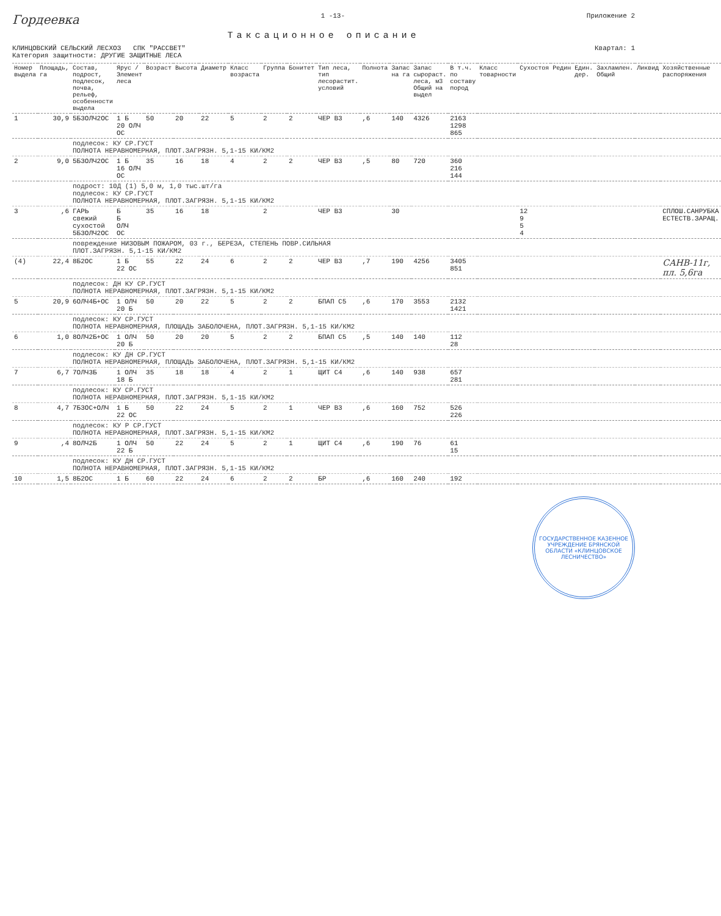Гордеевка
1 -13- Приложение 2
Таксационное описание
КЛИНЦОВСКИЙ СЕЛЬСКИЙ ЛЕСХОЗ СПК "РАССВЕТ"
Категория защитности: ДРУГИЕ ЗАЩИТНЫЕ ЛЕСА
Квартал: 1
| Номер выдела | Площадь, га | Состав, подрост, подлесок, почва, рельеф, особенности выдела | Ярус / Элемент леса | Возраст | Высота | Диаметр | Класс возраста | Группа | Бонитет | Тип леса, тип лесорастит. условий | Полнота | Запас на га | Запас сырораст. леса, м3 Общий на выдел | В т.ч. по составу пород | Класс товарности | Сухостоя | Редин | Един. дер. | Захламлен. Общий | Ликвид | Хозяйственные распоряжения |
| --- | --- | --- | --- | --- | --- | --- | --- | --- | --- | --- | --- | --- | --- | --- | --- | --- | --- | --- | --- | --- | --- |
| 1 | 30,9 | 5Б3ОЛЧ2ОС | 1 Б 20 ОЛЧ ОС | 50 | 20 | 22 | 5 | 2 | 2 | ЧЕР В3 | ,6 | 140 | 4326 | 2163 1298 865 | | | | | | | |
| | | подлесок: КУ СР.ГУСТ ПОЛНОТА НЕРАВНОМЕРНАЯ, ПЛОТ.ЗАГРЯЗН. 5,1-15 КИ/КМ2 | | | | | | | | | | | | | | | | | | | |
| 2 | 9,0 | 5Б3ОЛЧ2ОС | 1 Б 16 ОЛЧ ОС | 35 | 16 | 18 | 4 | 2 | 2 | ЧЕР В3 | ,5 | 80 | 720 | 360 216 144 | | | | | | | |
| | | подрост: 10Д (1) 5,0 м, 1,0 тыс.шт/га подлесок: КУ СР.ГУСТ ПОЛНОТА НЕРАВНОМЕРНАЯ, ПЛОТ.ЗАГРЯЗН. 5,1-15 КИ/КМ2 | | | | | | | | | | | | | | | | | | | |
| 3 | ,6 | ГАРЬ свежий сухостой 5Б3ОЛЧ2ОС | Б Б ОЛЧ ОС | 35 | 16 | 18 | | 2 | | ЧЕР В3 | | 30 | | | | 12 9 5 4 | | | | | СПЛОШ.САНРУБКА ЕСТЕСТВ.ЗАРАЩ. |
| | | повреждение НИЗОВЫМ ПОЖАРОМ, 03 г., БЕРЕЗА, СТЕПЕНЬ ПОВР.СИЛЬНАЯ ПЛОТ.ЗАГРЯЗН. 5,1-15 КИ/КМ2 | | | | | | | | | | | | | | | | | | | |
| (4) | 22,4 | 8Б2ОС | 1 Б 22 ОС | 55 | 22 | 24 | 6 | 2 | 2 | ЧЕР В3 | ,7 | 190 | 4256 | 3405 851 | | | | | | | САНВ-11г, пл. 5,6га |
| | | подлесок: ДН КУ СР.ГУСТ ПОЛНОТА НЕРАВНОМЕРНАЯ, ПЛОТ.ЗАГРЯЗН. 5,1-15 КИ/КМ2 | | | | | | | | | | | | | | | | | | | |
| 5 | 20,9 | 6ОЛЧ4Б+ОС | 1 ОЛЧ 20 Б | 50 | 20 | 22 | 5 | 2 | 2 | БПАП С5 | ,6 | 170 | 3553 | 2132 1421 | | | | | | | |
| | | подлесок: КУ СР.ГУСТ ПОЛНОТА НЕРАВНОМЕРНАЯ, ПЛОЩАДЬ ЗАБОЛОЧЕНА, ПЛОТ.ЗАГРЯЗН. 5,1-15 КИ/КМ2 | | | | | | | | | | | | | | | | | | | |
| 6 | 1,0 | 8ОЛЧ2Б+ОС | 1 ОЛЧ 20 Б | 50 | 20 | 20 | 5 | 2 | 2 | БПАП С5 | ,5 | 140 | 140 | 112 28 | | | | | | | |
| | | подлесок: КУ ДН СР.ГУСТ ПОЛНОТА НЕРАВНОМЕРНАЯ, ПЛОЩАДЬ ЗАБОЛОЧЕНА, ПЛОТ.ЗАГРЯЗН. 5,1-15 КИ/КМ2 | | | | | | | | | | | | | | | | | | | |
| 7 | 6,7 | 7ОЛЧ3Б | 1 ОЛЧ 18 Б | 35 | 18 | 18 | 4 | 2 | 1 | ЩИТ С4 | ,6 | 140 | 938 | 657 281 | | | | | | | |
| | | подлесок: КУ СР.ГУСТ ПОЛНОТА НЕРАВНОМЕРНАЯ, ПЛОТ.ЗАГРЯЗН. 5,1-15 КИ/КМ2 | | | | | | | | | | | | | | | | | | | |
| 8 | 4,7 | 7Б3ОС+ОЛЧ | 1 Б 22 ОС | 50 | 22 | 24 | 5 | 2 | 1 | ЧЕР В3 | ,6 | 160 | 752 | 526 226 | | | | | | | |
| | | подлесок: КУ Р СР.ГУСТ ПОЛНОТА НЕРАВНОМЕРНАЯ, ПЛОТ.ЗАГРЯЗН. 5,1-15 КИ/КМ2 | | | | | | | | | | | | | | | | | | | |
| 9 | ,4 | 8ОЛЧ2Б | 1 ОЛЧ 22 Б | 50 | 22 | 24 | 5 | 2 | 1 | ЩИТ С4 | ,6 | 190 | 76 | 61 15 | | | | | | | |
| | | подлесок: КУ ДН СР.ГУСТ ПОЛНОТА НЕРАВНОМЕРНАЯ, ПЛОТ.ЗАГРЯЗН. 5,1-15 КИ/КМ2 | | | | | | | | | | | | | | | | | | | |
| 10 | 1,5 | 8Б2ОС | 1 Б | 60 | 22 | 24 | 6 | 2 | 2 | БР | ,6 | 160 | 240 | 192 | | | | | | | |
ГОСУДАРСТВЕННОЕ КАЗЕННОЕ УЧРЕЖДЕНИЕ БРЯНСКОЙ ОБЛАСТИ «КЛИНЦОВСКОЕ ЛЕСНИЧЕСТВО»